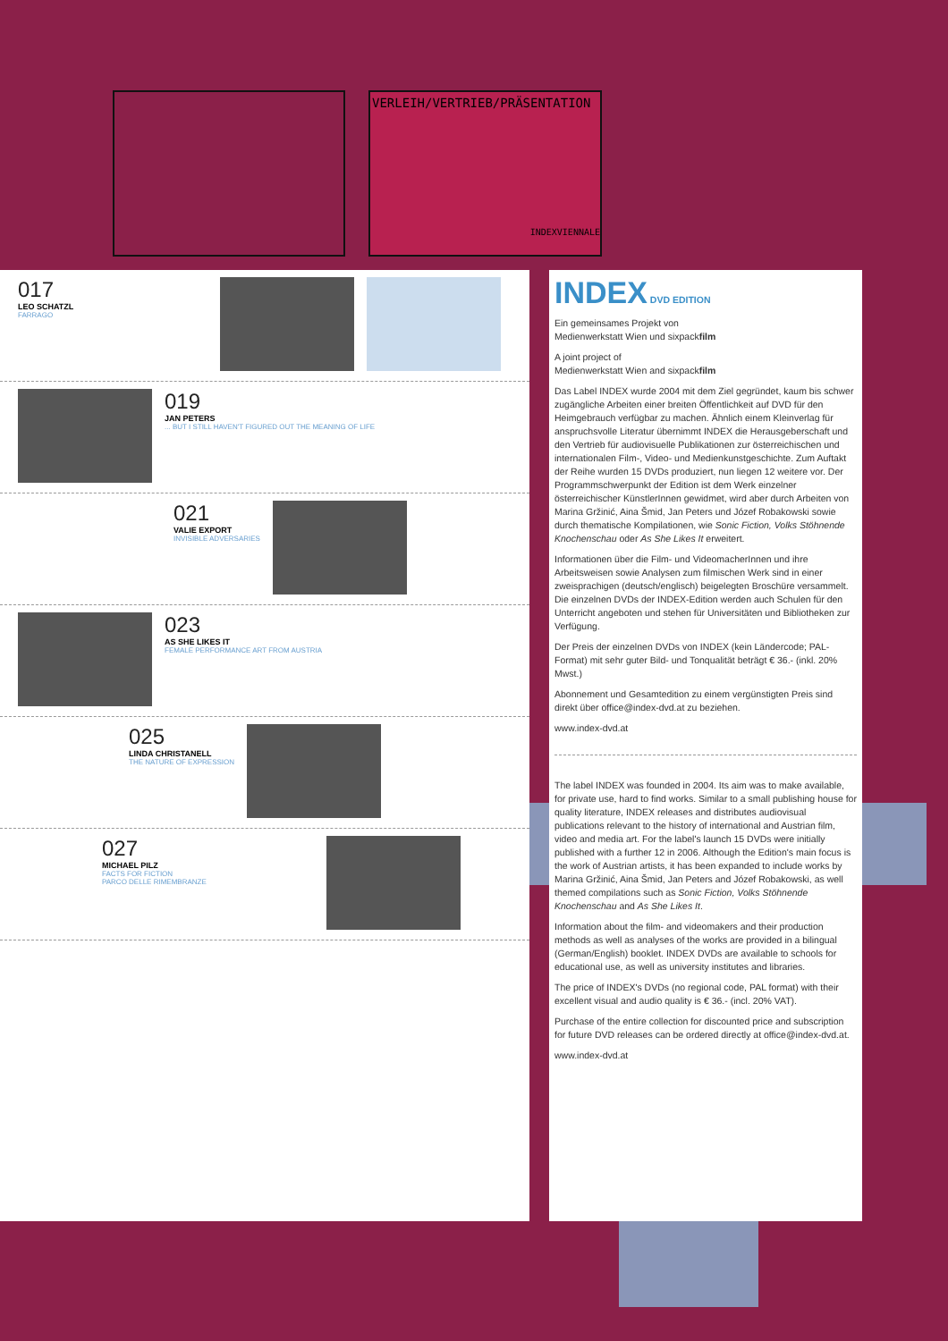VERLEIH/VERTRIEB/PRÄSENTATION
INDEXVIENNALE
017
LEO SCHATZL
FARRAGO
019
JAN PETERS
... BUT I STILL HAVEN'T FIGURED OUT THE MEANING OF LIFE
021
VALIE EXPORT
INVISIBLE ADVERSARIES
023
AS SHE LIKES IT
FEMALE PERFORMANCE ART FROM AUSTRIA
025
LINDA CHRISTANELL
THE NATURE OF EXPRESSION
027
MICHAEL PILZ
FACTS FOR FICTION
PARCO DELLE RIMEMBRANZE
INDEX DVD EDITION
Ein gemeinsames Projekt von
Medienwerkstatt Wien und sixpackfilm
A joint project of
Medienwerkstatt Wien and sixpackfilm
Das Label INDEX wurde 2004 mit dem Ziel gegründet, kaum bis schwer zugängliche Arbeiten einer breiten Öffentlichkeit auf DVD für den Heimgebrauch verfügbar zu machen. Ähnlich einem Kleinverlag für anspruchsvolle Literatur übernimmt INDEX die Herausgeberschaft und den Vertrieb für audiovisuelle Publikationen zur österreichischen und internationalen Film-, Video- und Medienkunstgeschichte. Zum Auftakt der Reihe wurden 15 DVDs produziert, nun liegen 12 weitere vor. Der Programmschwerpunkt der Edition ist dem Werk einzelner österreichischer KünstlerInnen gewidmet, wird aber durch Arbeiten von Marina Gržinić, Aina Šmid, Jan Peters und Józef Robakowski sowie durch thematische Kompilationen, wie Sonic Fiction, Volks Stöhnende Knochenschau oder As She Likes It erweitert.
Informationen über die Film- und VideomacherInnen und ihre Arbeitsweisen sowie Analysen zum filmischen Werk sind in einer zweisprachigen (deutsch/englisch) beigelegten Broschüre versammelt. Die einzelnen DVDs der INDEX-Edition werden auch Schulen für den Unterricht angeboten und stehen für Universitäten und Bibliotheken zur Verfügung.
Der Preis der einzelnen DVDs von INDEX (kein Ländercode; PAL-Format) mit sehr guter Bild- und Tonqualität beträgt € 36.- (inkl. 20% Mwst.)
Abonnement und Gesamtedition zu einem vergünstigten Preis sind direkt über office@index-dvd.at zu beziehen.
www.index-dvd.at
The label INDEX was founded in 2004. Its aim was to make available, for private use, hard to find works. Similar to a small publishing house for quality literature, INDEX releases and distributes audiovisual publications relevant to the history of international and Austrian film, video and media art. For the label's launch 15 DVDs were initially published with a further 12 in 2006. Although the Edition's main focus is the work of Austrian artists, it has been expanded to include works by Marina Gržinić, Aina Šmid, Jan Peters and Józef Robakowski, as well themed compilations such as Sonic Fiction, Volks Stöhnende Knochenschau and As She Likes It.
Information about the film- and videomakers and their production methods as well as analyses of the works are provided in a bilingual (German/English) booklet. INDEX DVDs are available to schools for educational use, as well as university institutes and libraries.
The price of INDEX's DVDs (no regional code, PAL format) with their excellent visual and audio quality is € 36.- (incl. 20% VAT).
Purchase of the entire collection for discounted price and subscription for future DVD releases can be ordered directly at office@index-dvd.at.
www.index-dvd.at